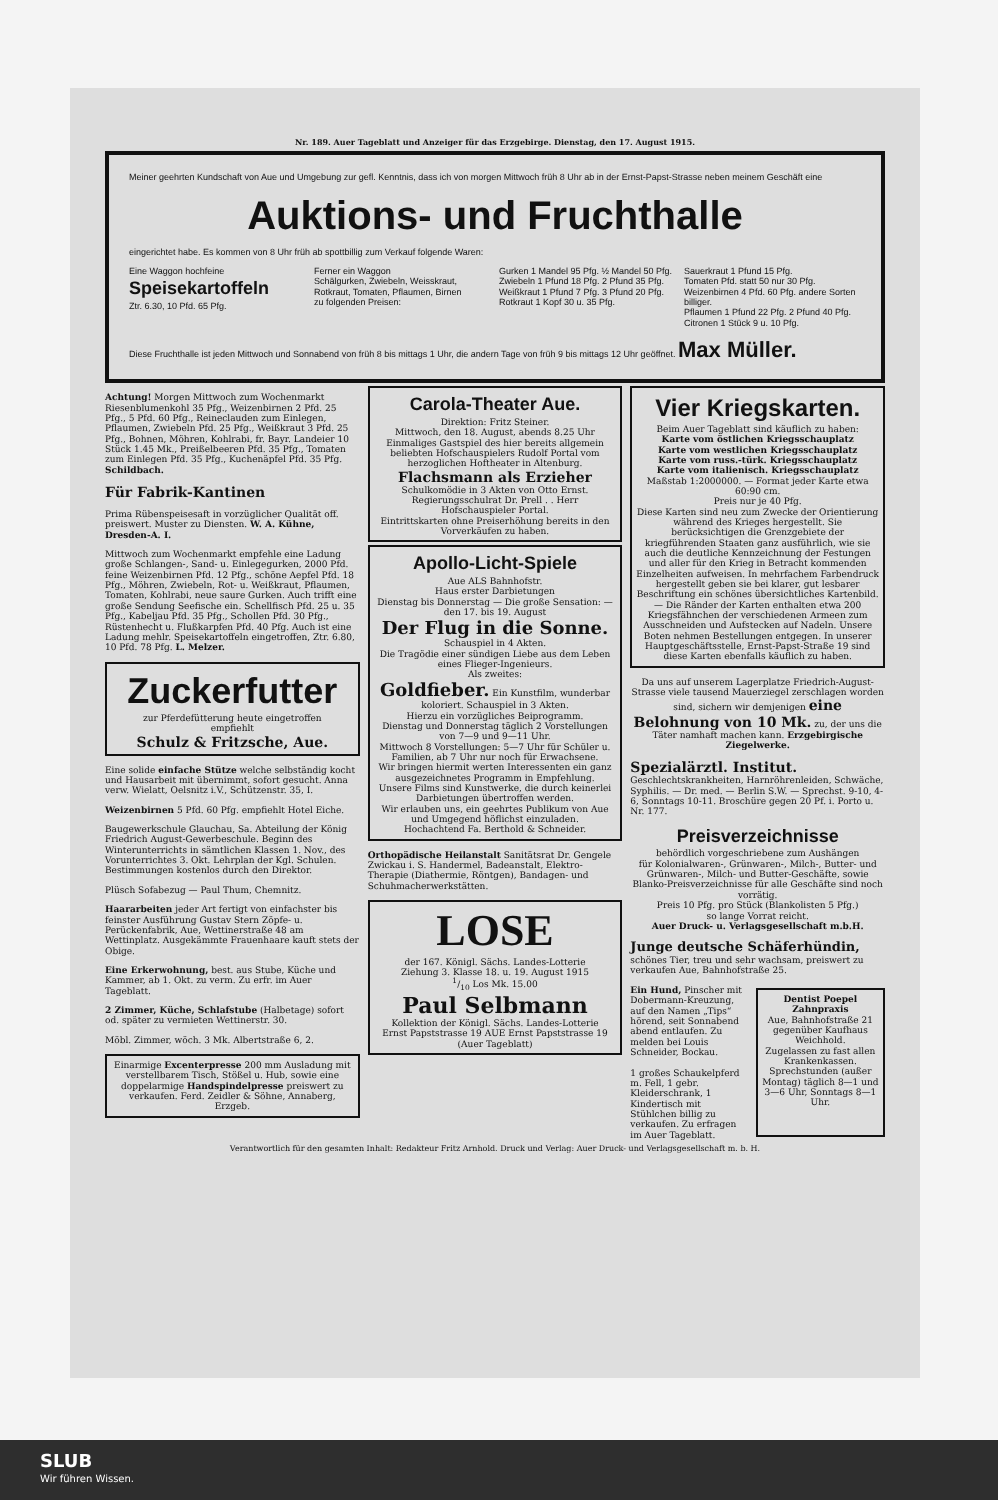Nr. 189. Auer Tageblatt und Anzeiger für das Erzgebirge. Dienstag, den 17. August 1915.
Meiner geehrten Kundschaft von Aue und Umgebung zur gefl. Kenntnis, dass ich von morgen Mittwoch früh 8 Uhr ab in der Ernst-Papst-Strasse neben meinem Geschäft eine
Auktions- und Fruchthalle
eingerichtet habe. Es kommen von 8 Uhr früh ab spottbillig zum Verkauf folgende Waren:
Eine Waggon hochfeine
Speisekartoffeln
Ztr. 6.30, 10 Pfd. 65 Pfg.
Ferner ein Waggon
Schälgurken, Zwiebeln, Weisskraut, Rotkraut, Tomaten, Pflaumen, Birnen
zu folgenden Preisen:
Gurken 1 Mandel 95 Pfg. ½ Mandel 50 Pfg.
Zwiebeln 1 Pfund 18 Pfg. 2 Pfund 35 Pfg.
Weißkraut 1 Pfund 7 Pfg. 3 Pfund 20 Pfg.
Rotkraut 1 Kopf 30 u. 35 Pfg.
Sauerkraut 1 Pfund 15 Pfg.
Tomaten Pfd. statt 50 nur 30 Pfg.
Weizenbirnen 4 Pfd. 60 Pfg. andere Sorten billiger.
Pflaumen 1 Pfund 22 Pfg. 2 Pfund 40 Pfg.
Citronen 1 Stück 9 u. 10 Pfg.
Diese Fruchthalle ist jeden Mittwoch und Sonnabend von früh 8 bis mittags 1 Uhr, die andern Tage von früh 9 bis mittags 12 Uhr geöffnet. Max Müller.
Achtung! Morgen Mittwoch zum Wochenmarkt Riesenblumenkohl 35 Pfg., Weizenbirnen 2 Pfd. 25 Pfg., 5 Pfd. 60 Pfg., Reineclauden zum Einlegen, Pflaumen, Zwiebeln Pfd. 25 Pfg., Weißkraut 3 Pfd. 25 Pfg., Bohnen, Möhren, Kohlrabi, fr. Bayr. Landeier 10 Stück 1.45 Mk., Preißelbeeren Pfd. 35 Pfg., Tomaten zum Einlegen Pfd. 35 Pfg., Kuchenäpfel Pfd. 35 Pfg. Schildbach.
Für Fabrik-Kantinen
Prima Rübenspeisesaft in vorzüglicher Qualität off. preiswert. Muster zu Diensten. W. A. Kühne, Dresden-A. I.
Mittwoch zum Wochenmarkt empfehle eine Ladung große Schlangen-, Sand- u. Einlegegurken, 2000 Pfd. feine Weizenbirnen Pfd. 12 Pfg., schöne Aepfel Pfd. 18 Pfg., Möhren, Zwiebeln, Rot- u. Weißkraut, Pflaumen, Tomaten, Kohlrabi, neue saure Gurken. Auch trifft eine große Sendung Seefische ein. Schellfisch Pfd. 25 u. 35 Pfg., Kabeljau Pfd. 35 Pfg., Schollen Pfd. 30 Pfg., Rüstenhecht u. Flußkarpfen Pfd. 40 Pfg. Auch ist eine Ladung mehlr. Speisekartoffeln eingetroffen, Ztr. 6.80, 10 Pfd. 78 Pfg. L. Melzer.
Zuckerfutter
zur Pferdefütterung heute eingetroffen
empfiehlt
Schulz & Fritzsche, Aue.
Eine solide einfache Stütze welche selbständig kocht und Hausarbeit mit übernimmt, sofort gesucht. Anna verw. Wielatt, Oelsnitz i.V., Schützenstr. 35, I.
Weizenbirnen 5 Pfd. 60 Pfg. empfiehlt Hotel Eiche.
Baugewerkschule Glauchau, Sa. Abteilung der König Friedrich August-Gewerbeschule. Beginn des Winterunterrichts in sämtlichen Klassen 1. Nov., des Vorunterrichtes 3. Okt. Lehrplan der Kgl. Schulen. Bestimmungen kostenlos durch den Direktor.
Plüsch Sofabezug — Paul Thum, Chemnitz.
Haararbeiten jeder Art fertigt von einfachster bis feinster Ausführung Gustav Stern Zöpfe- u. Perückenfabrik, Aue, Wettinerstraße 48 am Wettinplatz. Ausgekämmte Frauenhaare kauft stets der Obige.
Eine Erkerwohnung, best. aus Stube, Küche und Kammer, ab 1. Okt. zu verm. Zu erfr. im Auer Tageblatt.
2 Zimmer, Küche, Schlafstube (Halbetage) sofort od. später zu vermieten Wettinerstr. 30.
Möbl. Zimmer, wöch. 3 Mk. Albertstraße 6, 2.
Einarmige Excenterpresse 200 mm Ausladung mit verstellbarem Tisch, Stößel u. Hub, sowie eine doppelarmige Handspindelpresse preiswert zu verkaufen. Ferd. Zeidler & Söhne, Annaberg, Erzgeb.
Carola-Theater Aue.
Direktion: Fritz Steiner.
Mittwoch, den 18. August, abends 8.25 Uhr Einmaliges Gastspiel des hier bereits allgemein beliebten Hofschauspielers Rudolf Portal vom herzoglichen Hoftheater in Altenburg.
Flachsmann als Erzieher
Schulkomödie in 3 Akten von Otto Ernst.
Regierungsschulrat Dr. Prell . . Herr Hofschauspieler Portal.
Eintrittskarten ohne Preiserhöhung bereits in den Vorverkäufen zu haben.
Apollo-Licht-Spiele
Aue ALS Bahnhofstr.
Haus erster Darbietungen
Dienstag bis Donnerstag — Die große Sensation: — den 17. bis 19. August
Der Flug in die Sonne.
Schauspiel in 4 Akten.
Die Tragödie einer sündigen Liebe aus dem Leben eines Flieger-Ingenieurs.
Als zweites:
Goldfieber. Ein Kunstfilm, wunderbar koloriert. Schauspiel in 3 Akten.
Hierzu ein vorzügliches Beiprogramm.
Dienstag und Donnerstag täglich 2 Vorstellungen von 7—9 und 9—11 Uhr.
Mittwoch 8 Vorstellungen: 5—7 Uhr für Schüler u. Familien, ab 7 Uhr nur noch für Erwachsene.
Wir bringen hiermit werten Interessenten ein ganz ausgezeichnetes Programm in Empfehlung.
Unsere Films sind Kunstwerke, die durch keinerlei Darbietungen übertroffen werden.
Wir erlauben uns, ein geehrtes Publikum von Aue und Umgegend höflichst einzuladen.
Hochachtend Fa. Berthold & Schneider.
Orthopädische Heilanstalt Sanitätsrat Dr. Gengele Zwickau i. S. Handermel, Badeanstalt, Elektro-Therapie (Diathermie, Röntgen), Bandagen- und Schuhmacherwerkstätten.
LOSE
der 167. Königl. Sächs. Landes-Lotterie
Ziehung 3. Klasse 18. u. 19. August 1915
1/10 Los Mk. 15.00
Paul Selbmann
Kollektion der Königl. Sächs. Landes-Lotterie
Ernst Papststrasse 19 AUE Ernst Papststrasse 19
(Auer Tageblatt)
Vier Kriegskarten.
Beim Auer Tageblatt sind käuflich zu haben:
Karte vom östlichen Kriegsschauplatz
Karte vom westlichen Kriegsschauplatz
Karte vom russ.-türk. Kriegsschauplatz
Karte vom italienisch. Kriegsschauplatz
Maßstab 1:2000000. — Format jeder Karte etwa 60:90 cm.
Preis nur je 40 Pfg.
Diese Karten sind neu zum Zwecke der Orientierung während des Krieges hergestellt. Sie berücksichtigen die Grenzgebiete der kriegführenden Staaten ganz ausführlich, wie sie auch die deutliche Kennzeichnung der Festungen und aller für den Krieg in Betracht kommenden Einzelheiten aufweisen. In mehrfachem Farbendruck hergestellt geben sie bei klarer, gut lesbarer Beschriftung ein schönes übersichtliches Kartenbild. — Die Ränder der Karten enthalten etwa 200 Kriegsfähnchen der verschiedenen Armeen zum Ausschneiden und Aufstecken auf Nadeln. Unsere Boten nehmen Bestellungen entgegen. In unserer Hauptgeschäftsstelle, Ernst-Papst-Straße 19 sind diese Karten ebenfalls käuflich zu haben.
Da uns auf unserem Lagerplatze Friedrich-August-Strasse viele tausend Mauerziegel zerschlagen worden sind, sichern wir demjenigen eine Belohnung von 10 Mk. zu, der uns die Täter namhaft machen kann. Erzgebirgische Ziegelwerke.
Spezialärztl. Institut. Geschlechtskrankheiten, Harnröhrenleiden, Schwäche, Syphilis. — Dr. med. — Berlin S.W. — Sprechst. 9-10, 4-6, Sonntags 10-11. Broschüre gegen 20 Pf. i. Porto u. Nr. 177.
Preisverzeichnisse
behördlich vorgeschriebene zum Aushängen
für Kolonialwaren-, Grünwaren-, Milch-, Butter- und Grünwaren-, Milch- und Butter-Geschäfte, sowie Blanko-Preisverzeichnisse für alle Geschäfte sind noch vorrätig.
Preis 10 Pfg. pro Stück (Blankolisten 5 Pfg.)
so lange Vorrat reicht.
Auer Druck- u. Verlagsgesellschaft m.b.H.
Junge deutsche Schäferhündin, schönes Tier, treu und sehr wachsam, preiswert zu verkaufen Aue, Bahnhofstraße 25.
Ein Hund, Pinscher mit Dobermann-Kreuzung, auf den Namen „Tips“ hörend, seit Sonnabend abend entlaufen. Zu melden bei Louis Schneider, Bockau.
1 großes Schaukelpferd m. Fell, 1 gebr. Kleiderschrank, 1 Kindertisch mit Stühlchen billig zu verkaufen. Zu erfragen im Auer Tageblatt.
Dentist Poepel Zahnpraxis
Aue, Bahnhofstraße 21 gegenüber Kaufhaus Weichhold.
Zugelassen zu fast allen Krankenkassen.
Sprechstunden (außer Montag) täglich 8—1 und 3—6 Uhr, Sonntags 8—1 Uhr.
Verantwortlich für den gesamten Inhalt: Redakteur Fritz Arnhold. Druck und Verlag: Auer Druck- und Verlagsgesellschaft m. b. H.
SLUB
Wir führen Wissen.